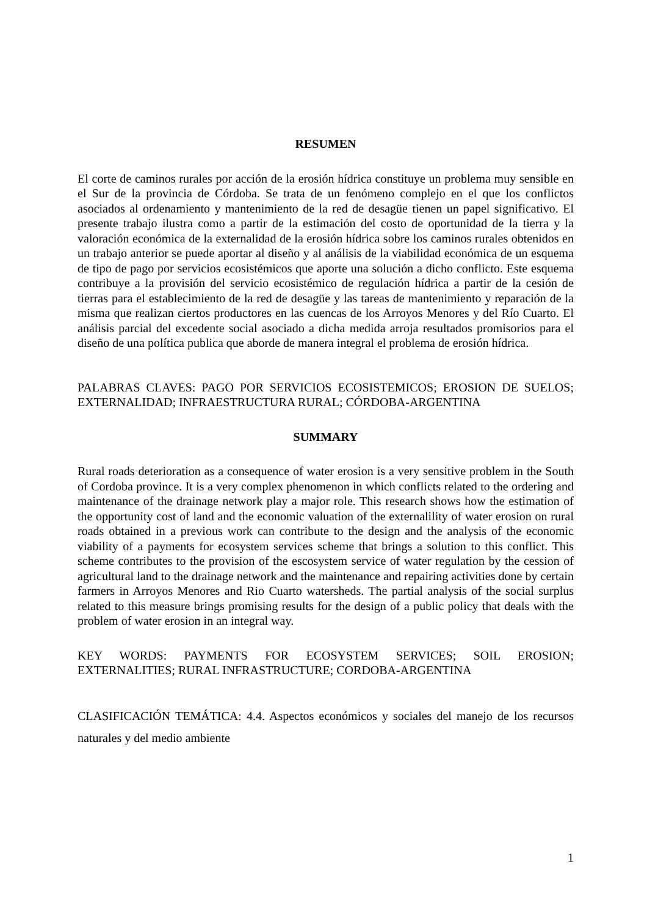RESUMEN
El corte de caminos rurales por acción de la erosión hídrica constituye un problema muy sensible en el Sur de la provincia de Córdoba. Se trata de un fenómeno complejo en el que los conflictos asociados al ordenamiento y mantenimiento de la red de desagüe tienen un papel significativo. El presente trabajo ilustra como a partir de la estimación del costo de oportunidad de la tierra y la valoración económica de la externalidad de la erosión hídrica sobre los caminos rurales obtenidos en un trabajo anterior se puede aportar al diseño y al análisis de la viabilidad económica de un esquema de tipo de pago por servicios ecosistémicos que aporte una solución a dicho conflicto. Este esquema contribuye a la provisión del servicio ecosistémico de regulación hídrica a partir de la cesión de tierras para el establecimiento de la red de desagüe y las tareas de mantenimiento y reparación de la misma que realizan ciertos productores en las cuencas de los Arroyos Menores y del Río Cuarto. El análisis parcial del excedente social asociado a dicha medida arroja resultados promisorios para el diseño de una política publica que aborde de manera integral el problema de erosión hídrica.
PALABRAS CLAVES: PAGO POR SERVICIOS ECOSISTEMICOS; EROSION DE SUELOS; EXTERNALIDAD; INFRAESTRUCTURA RURAL; CÓRDOBA-ARGENTINA
SUMMARY
Rural roads deterioration as a consequence of water erosion is a very sensitive problem in the South of Cordoba province. It is a very complex phenomenon in which conflicts related to the ordering and maintenance of the drainage network play a major role. This research shows how the estimation of the opportunity cost of land and the economic valuation of the externalility of water erosion on rural roads obtained in a previous work can contribute to the design and the analysis of the economic viability of a payments for ecosystem services scheme that brings a solution to this conflict. This scheme contributes to the provision of the escosystem service of water regulation by the cession of agricultural land to the drainage network and the maintenance and repairing activities done by certain farmers in Arroyos Menores and Rio Cuarto watersheds. The partial analysis of the social surplus related to this measure brings promising results for the design of a public policy that deals with the problem of water erosion in an integral way.
KEY WORDS: PAYMENTS FOR ECOSYSTEM SERVICES; SOIL EROSION; EXTERNALITIES; RURAL INFRASTRUCTURE; CORDOBA-ARGENTINA
CLASIFICACIÓN TEMÁTICA: 4.4. Aspectos económicos y sociales del manejo de los recursos naturales y del medio ambiente
1